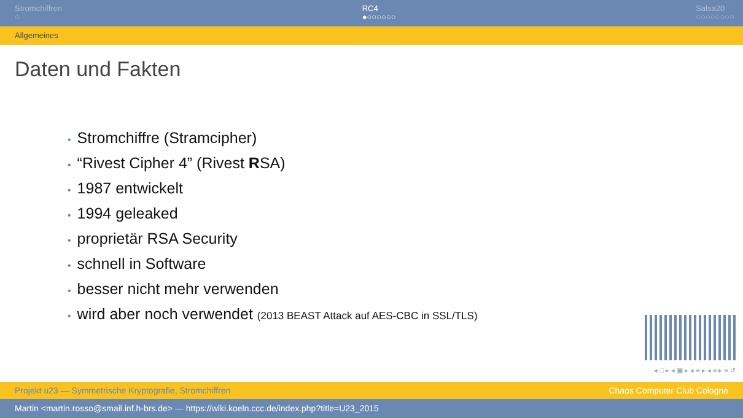Stromchiffren
○
RC4
●○○○○○○
Salsa20
○○○○○○○○
Allgemeines
Daten und Fakten
• Stromchiffre (Stramcipher)
• “Rivest Cipher 4” (Rivest RSA)
• 1987 entwickelt
• 1994 geleaked
• proprietär RSA Security
• schnell in Software
• besser nicht mehr verwenden
• wird aber noch verwendet (2013 BEAST Attack auf AES-CBC in SSL/TLS)
◂ □ ▸ ◂ ▣ ▸ ◂ ≡ ▸ ◂ ≡ ▸ ≡ ↺
Projekt u23 — Symmetrische Kryptografie, Stromchiffren Chaos Computer Club Cologne
Martin <martin.rosso@smail.inf.h-brs.de> — https://wiki.koeln.ccc.de/index.php?title=U23_2015